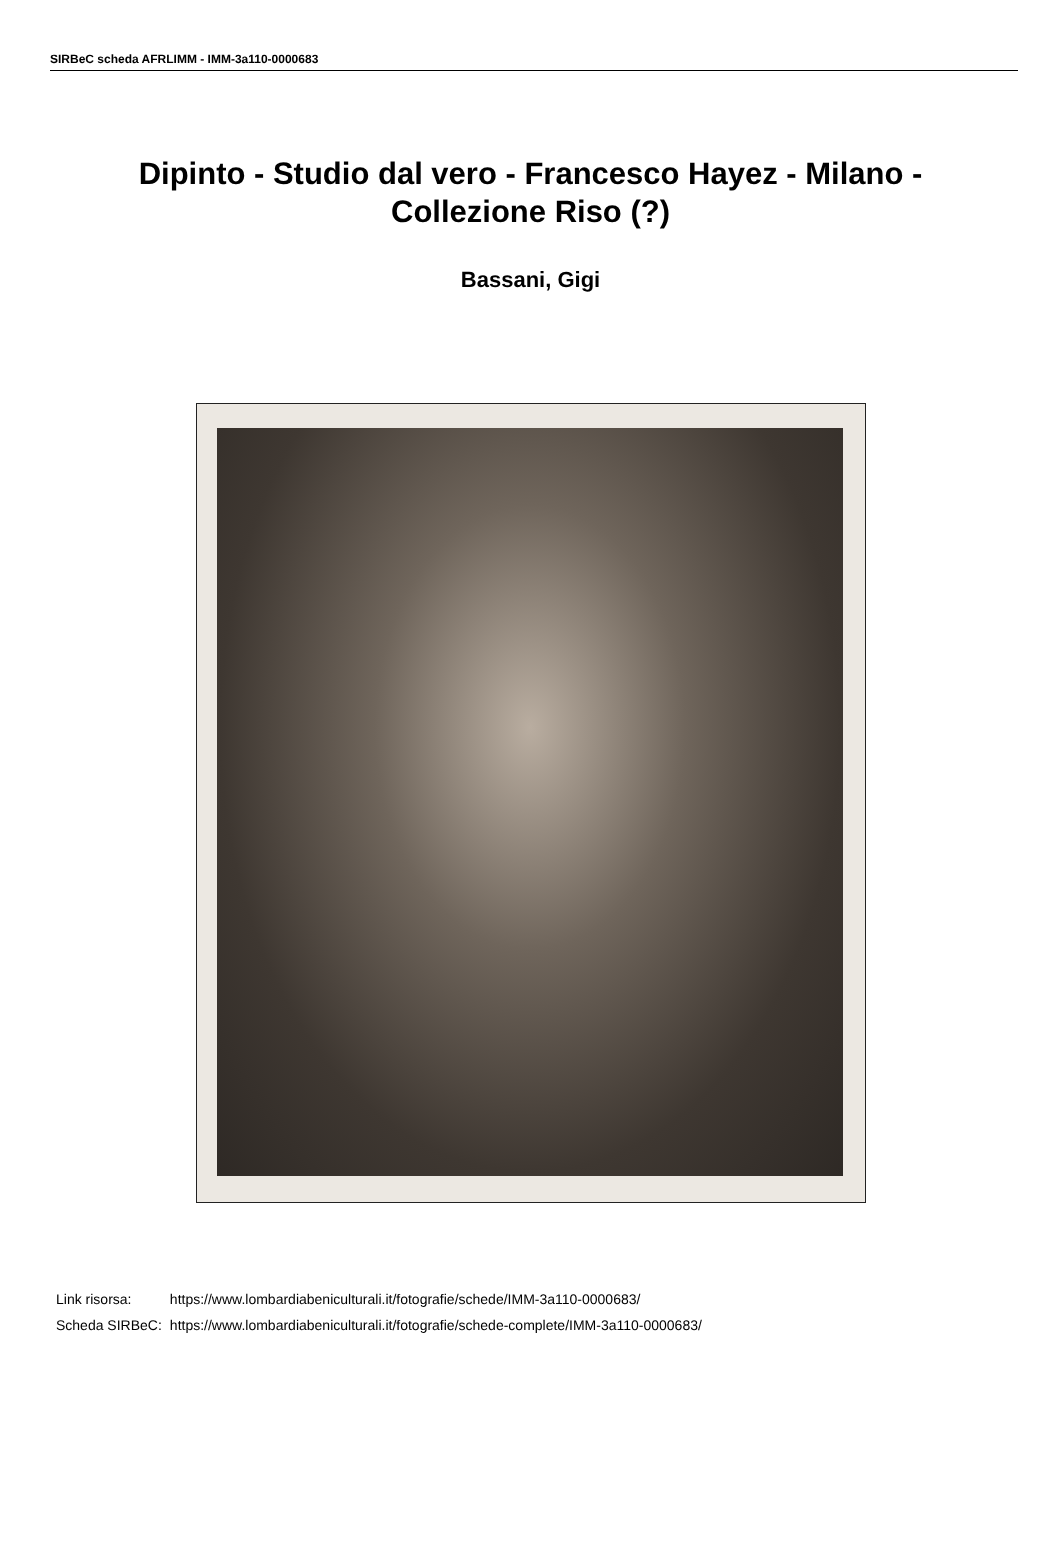SIRBeC scheda AFRLIMM - IMM-3a110-0000683
Dipinto - Studio dal vero - Francesco Hayez - Milano - Collezione Riso (?)
Bassani, Gigi
| Link risorsa: | https://www.lombardiabeniculturali.it/fotografie/schede/IMM-3a110-0000683/ |
| Scheda SIRBeC: | https://www.lombardiabeniculturali.it/fotografie/schede-complete/IMM-3a110-0000683/ |